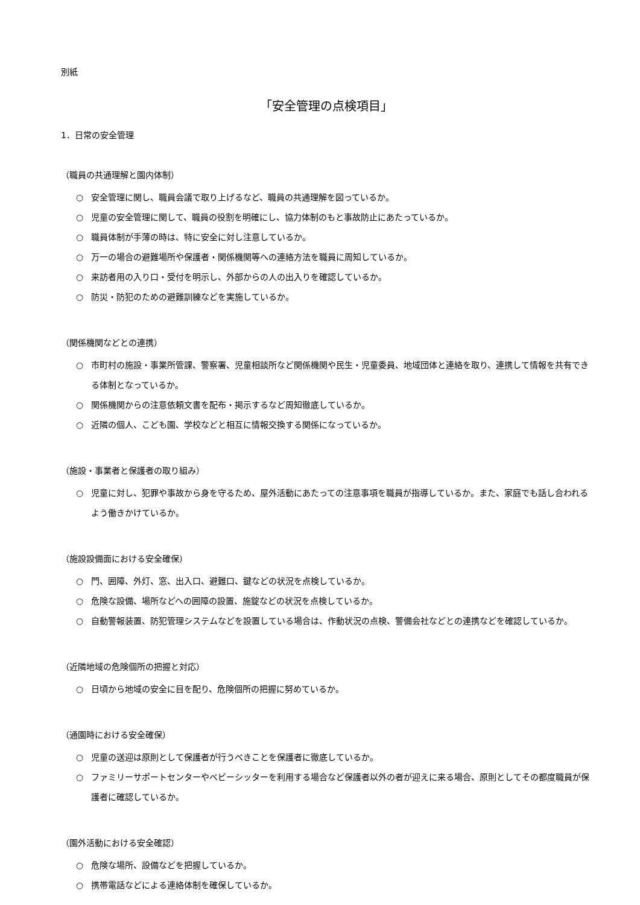別紙
「安全管理の点検項目」
1．日常の安全管理
（職員の共通理解と園内体制）
○ 安全管理に関し、職員会議で取り上げるなど、職員の共通理解を図っているか。
○ 児童の安全管理に関して、職員の役割を明確にし、協力体制のもと事故防止にあたっているか。
○ 職員体制が手薄の時は、特に安全に対し注意しているか。
○ 万一の場合の避難場所や保護者・関係機関等への連絡方法を職員に周知しているか。
○ 来訪者用の入り口・受付を明示し、外部からの人の出入りを確認しているか。
○ 防災・防犯のための避難訓練などを実施しているか。
（関係機関などとの連携）
○ 市町村の施設・事業所管課、警察署、児童相談所など関係機関や民生・児童委員、地域団体と連絡を取り、連携して情報を共有できる体制となっているか。
○ 関係機関からの注意依頼文書を配布・掲示するなど周知徹底しているか。
○ 近隣の個人、こども園、学校などと相互に情報交換する関係になっているか。
（施設・事業者と保護者の取り組み）
○ 児童に対し、犯罪や事故から身を守るため、屋外活動にあたっての注意事項を職員が指導しているか。また、家庭でも話し合われるよう働きかけているか。
（施設設備面における安全確保）
○ 門、囲障、外灯、窓、出入口、避難口、鍵などの状況を点検しているか。
○ 危険な設備、場所などへの囲障の設置、施錠などの状況を点検しているか。
○ 自動警報装置、防犯管理システムなどを設置している場合は、作動状況の点検、警備会社などとの連携などを確認しているか。
（近隣地域の危険個所の把握と対応）
○ 日頃から地域の安全に目を配り、危険個所の把握に努めているか。
（通園時における安全確保）
○ 児童の送迎は原則として保護者が行うべきことを保護者に徹底しているか。
○ ファミリーサポートセンターやベビーシッターを利用する場合など保護者以外の者が迎えに来る場合、原則としてその都度職員が保護者に確認しているか。
（園外活動における安全確認）
○ 危険な場所、設備などを把握しているか。
○ 携帯電話などによる連絡体制を確保しているか。